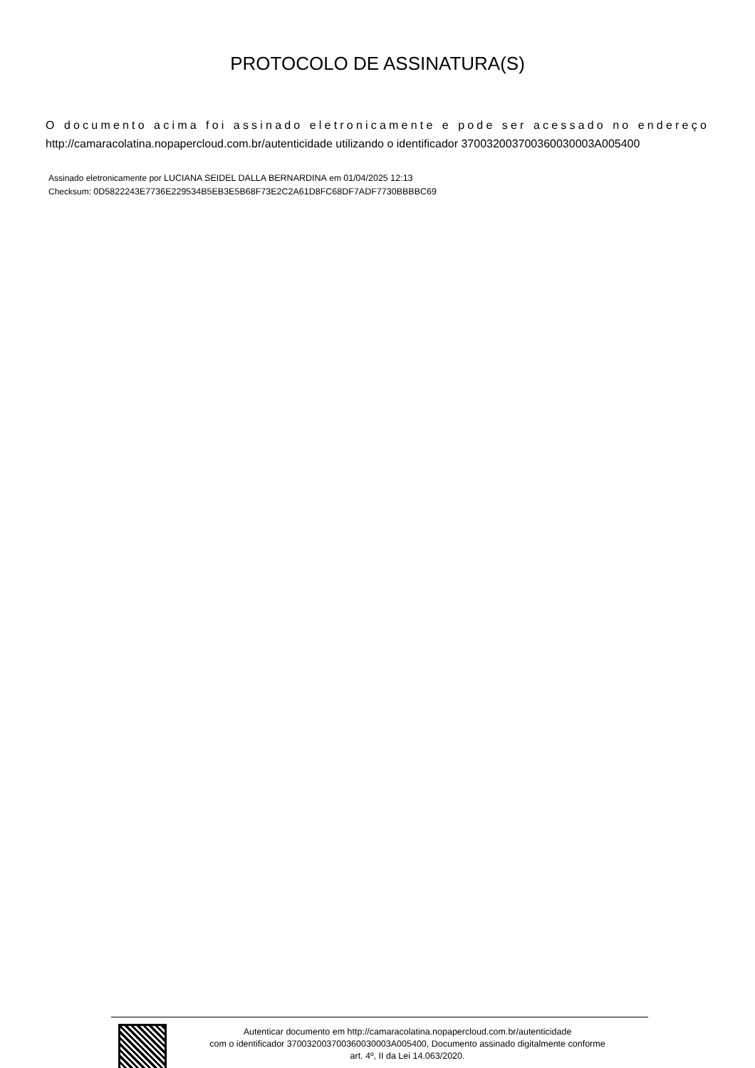PROTOCOLO DE ASSINATURA(S)
O documento acima foi assinado eletronicamente e pode ser acessado no endereço http://camaracolatina.nopapercloud.com.br/autenticidade utilizando o identificador 370032003700360030003A005400
Assinado eletronicamente por LUCIANA SEIDEL DALLA BERNARDINA em 01/04/2025 12:13
Checksum: 0D5822243E7736E229534B5EB3E5B68F73E2C2A61D8FC68DF7ADF7730BBBBC69
Autenticar documento em http://camaracolatina.nopapercloud.com.br/autenticidade
com o identificador 370032003700360030003A005400, Documento assinado digitalmente conforme
art. 4º, II da Lei 14.063/2020.